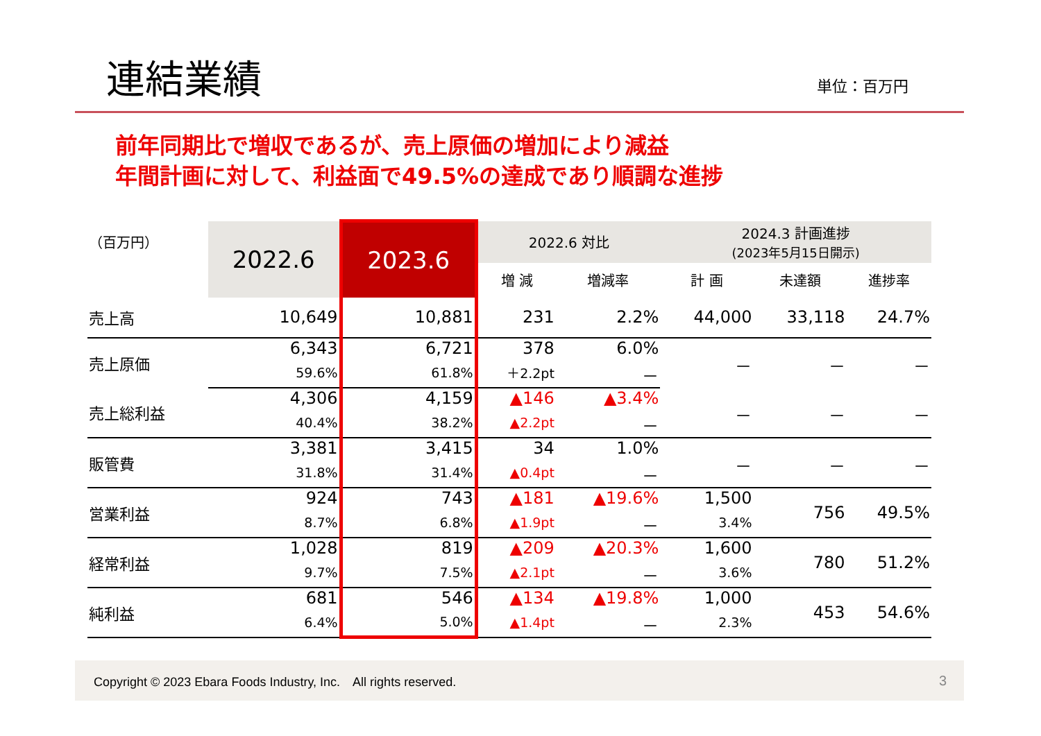連結業績
単位：百万円
前年同期比で増収であるが、売上原価の増加により減益
年間計画に対して、利益面で49.5%の達成であり順調な進捗
| （百万円） | 2022.6 | 2023.6 | 2022.6 対比 | | 2024.3 計画進捗 (2023年5月15日開示) | | |
| --- | --- | --- | --- | --- | --- | --- | --- |
| | | | 増 減 | 増減率 | 計 画 | 未達額 | 進捗率 |
| 売上高 | 10,649 | 10,881 | 231 | 2.2% | 44,000 | 33,118 | 24.7% |
| 売上原価 | 6,343 | 6,721 | 378 | 6.0% | － | － | － |
| | 59.6% | 61.8% | ＋2.2pt | － | | | |
| 売上総利益 | 4,306 | 4,159 | ▲146 | ▲3.4% | － | － | － |
| | 40.4% | 38.2% | ▲2.2pt | － | | | |
| 販管費 | 3,381 | 3,415 | 34 | 1.0% | － | － | － |
| | 31.8% | 31.4% | ▲0.4pt | － | | | |
| 営業利益 | 924 | 743 | ▲181 | ▲19.6% | 1,500 | 756 | 49.5% |
| | 8.7% | 6.8% | ▲1.9pt | － | 3.4% | | |
| 経常利益 | 1,028 | 819 | ▲209 | ▲20.3% | 1,600 | 780 | 51.2% |
| | 9.7% | 7.5% | ▲2.1pt | － | 3.6% | | |
| 純利益 | 681 | 546 | ▲134 | ▲19.8% | 1,000 | 453 | 54.6% |
| | 6.4% | 5.0% | ▲1.4pt | － | 2.3% | | |
Copyright © 2023 Ebara Foods Industry, Inc.　All rights reserved. 3